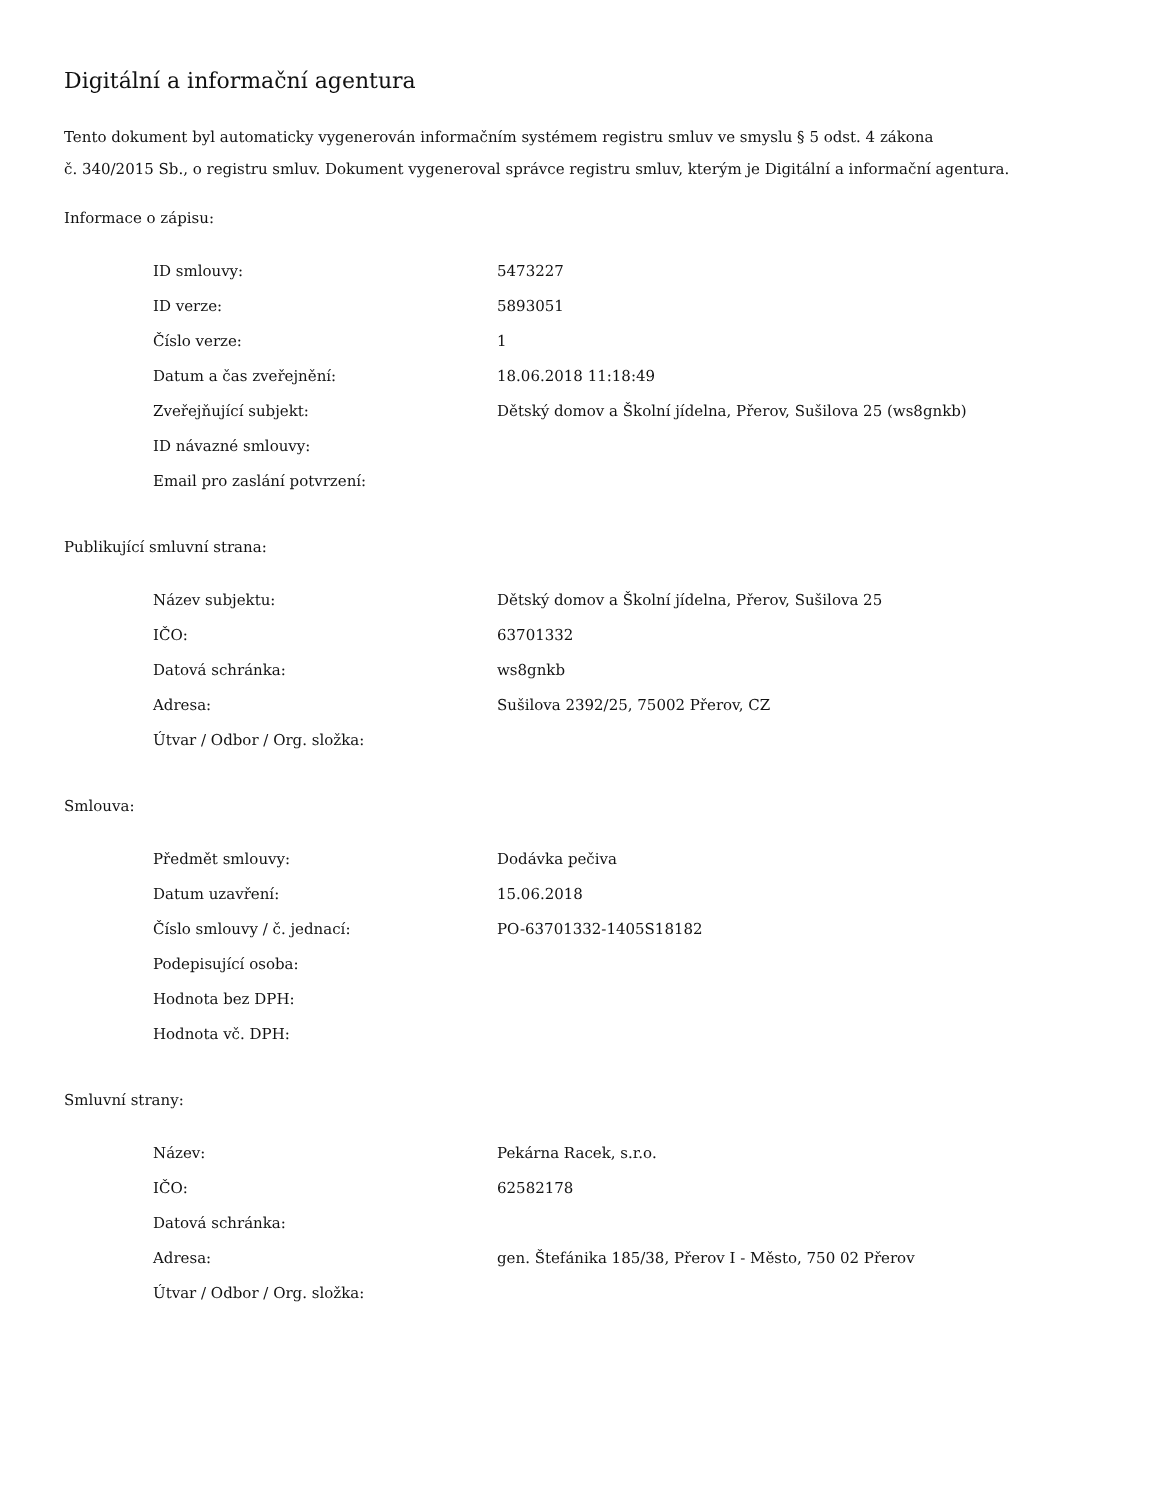Digitální a informační agentura
Tento dokument byl automaticky vygenerován informačním systémem registru smluv ve smyslu § 5 odst. 4 zákona
č. 340/2015 Sb., o registru smluv. Dokument vygeneroval správce registru smluv, kterým je Digitální a informační agentura.
Informace o zápisu:
| ID smlouvy: | 5473227 |
| ID verze: | 5893051 |
| Číslo verze: | 1 |
| Datum a čas zveřejnění: | 18.06.2018 11:18:49 |
| Zveřejňující subjekt: | Dětský domov a Školní jídelna, Přerov, Sušilova 25 (ws8gnkb) |
| ID návazné smlouvy: | |
| Email pro zaslání potvrzení: | |
Publikující smluvní strana:
| Název subjektu: | Dětský domov a Školní jídelna, Přerov, Sušilova 25 |
| IČO: | 63701332 |
| Datová schránka: | ws8gnkb |
| Adresa: | Sušilova 2392/25, 75002 Přerov, CZ |
| Útvar / Odbor / Org. složka: | |
Smlouva:
| Předmět smlouvy: | Dodávka pečiva |
| Datum uzavření: | 15.06.2018 |
| Číslo smlouvy / č. jednací: | PO-63701332-1405S18182 |
| Podepisující osoba: | |
| Hodnota bez DPH: | |
| Hodnota vč. DPH: | |
Smluvní strany:
| Název: | Pekárna Racek, s.r.o. |
| IČO: | 62582178 |
| Datová schránka: | |
| Adresa: | gen. Štefánika 185/38, Přerov I - Město, 750 02 Přerov |
| Útvar / Odbor / Org. složka: | |